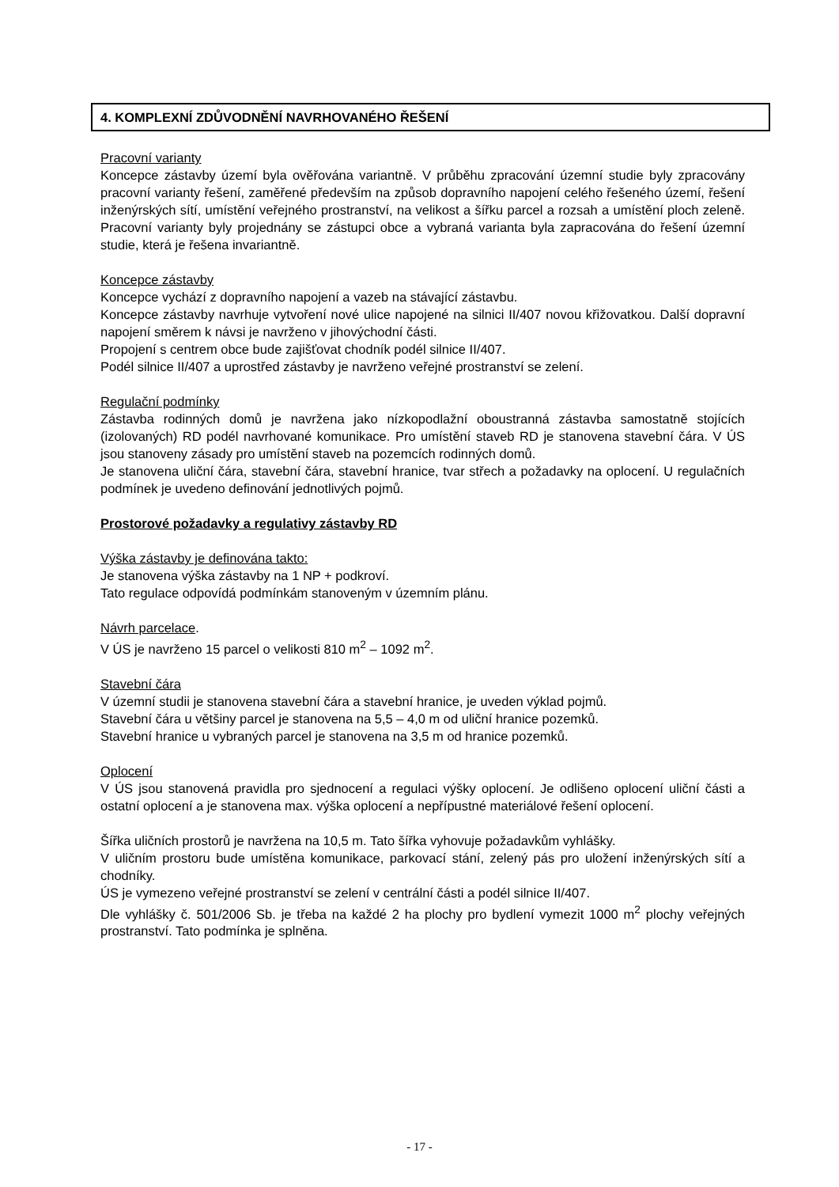4. KOMPLEXNÍ ZDŮVODNĚNÍ NAVRHOVANÉHO ŘEŠENÍ
Pracovní varianty
Koncepce zástavby území byla ověřována variantně. V průběhu zpracování územní studie byly zpracovány pracovní varianty řešení, zaměřené především na způsob dopravního napojení celého řešeného území, řešení inženýrských sítí, umístění veřejného prostranství, na velikost a šířku parcel a rozsah a umístění ploch zeleně. Pracovní varianty byly projednány se zástupci obce a vybraná varianta byla zapracována do řešení územní studie, která je řešena invariantně.
Koncepce zástavby
Koncepce vychází z dopravního napojení a vazeb na stávající zástavbu.
Koncepce zástavby navrhuje vytvoření nové ulice napojené na silnici II/407 novou křižovatkou. Další dopravní napojení směrem k návsi je navrženo v jihovýchodní části.
Propojení s centrem obce bude zajišťovat chodník podél silnice II/407.
Podél silnice II/407 a uprostřed zástavby je navrženo veřejné prostranství se zelení.
Regulační podmínky
Zástavba rodinných domů je navržena jako nízkopodlažní oboustranná zástavba samostatně stojících (izolovaných) RD podél navrhované komunikace. Pro umístění staveb RD je stanovena stavební čára. V ÚS jsou stanoveny zásady pro umístění staveb na pozemcích rodinných domů.
Je stanovena uliční čára, stavební čára, stavební hranice, tvar střech a požadavky na oplocení. U regulačních podmínek je uvedeno definování jednotlivých pojmů.
Prostorové požadavky a regulativy zástavby RD
Výška zástavby je definována takto:
Je stanovena výška zástavby na 1 NP + podkroví.
Tato regulace odpovídá podmínkám stanoveným v územním plánu.
Návrh parcelace.
V ÚS je navrženo 15 parcel o velikosti 810 m<sup>2</sup> – 1092 m<sup>2</sup>.
Stavební čára
V územní studii je stanovena stavební čára a stavební hranice, je uveden výklad pojmů.
Stavební čára u většiny parcel je stanovena na 5,5 – 4,0 m od uliční hranice pozemků.
Stavební hranice u vybraných parcel je stanovena na 3,5 m od hranice pozemků.
Oplocení
V ÚS jsou stanovená pravidla pro sjednocení a regulaci výšky oplocení. Je odlišeno oplocení uliční části a ostatní oplocení a je stanovena max. výška oplocení a nepřípustné materiálové řešení oplocení.
Šířka uličních prostorů je navržena na 10,5 m. Tato šířka vyhovuje požadavkům vyhlášky.
V uličním prostoru bude umístěna komunikace, parkovací stání, zelený pás pro uložení inženýrských sítí a chodníky.
ÚS je vymezeno veřejné prostranství se zelení v centrální části a podél silnice II/407.
Dle vyhlášky č. 501/2006 Sb. je třeba na každé 2 ha plochy pro bydlení vymezit 1000 m<sup>2</sup> plochy veřejných prostranství. Tato podmínka je splněna.
- 17 -